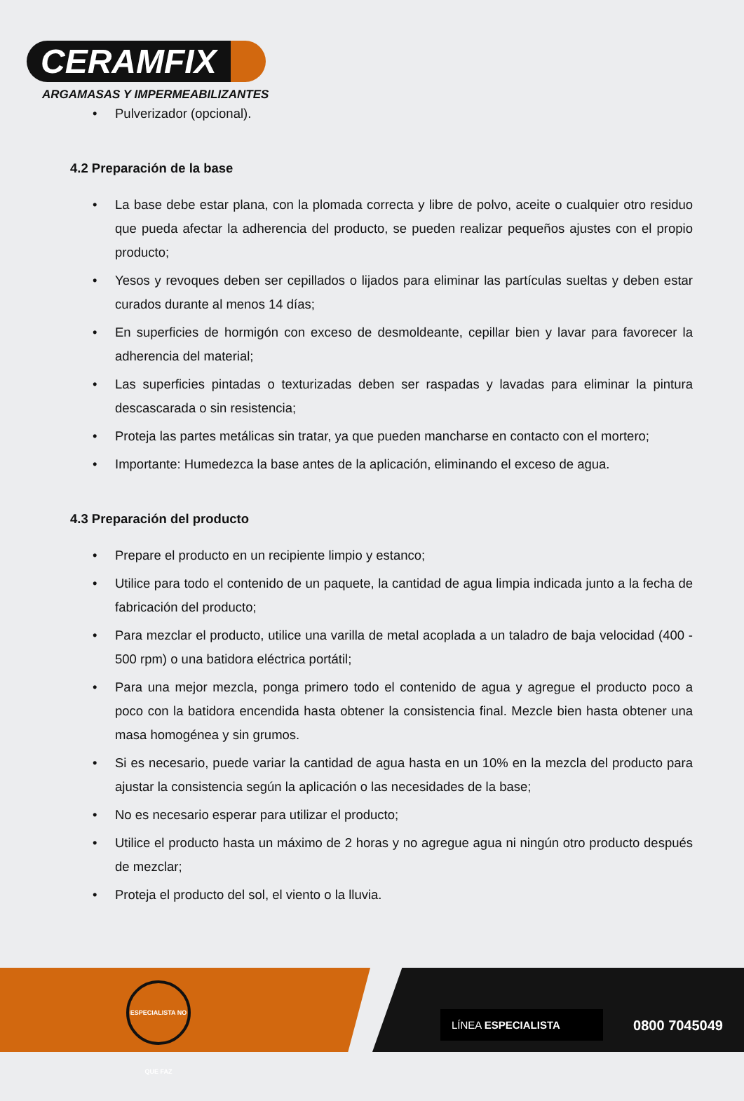CERAMFIX
ARGAMASAS Y IMPERMEABILIZANTES
• Pulverizador (opcional).
4.2 Preparación de la base
• La base debe estar plana, con la plomada correcta y libre de polvo, aceite o cualquier otro residuo que pueda afectar la adherencia del producto, se pueden realizar pequeños ajustes con el propio producto;
• Yesos y revoques deben ser cepillados o lijados para eliminar las partículas sueltas y deben estar curados durante al menos 14 días;
• En superficies de hormigón con exceso de desmoldeante, cepillar bien y lavar para favorecer la adherencia del material;
• Las superficies pintadas o texturizadas deben ser raspadas y lavadas para eliminar la pintura descascarada o sin resistencia;
• Proteja las partes metálicas sin tratar, ya que pueden mancharse en contacto con el mortero;
• Importante: Humedezca la base antes de la aplicación, eliminando el exceso de agua.
4.3 Preparación del producto
• Prepare el producto en un recipiente limpio y estanco;
• Utilice para todo el contenido de un paquete, la cantidad de agua limpia indicada junto a la fecha de fabricación del producto;
• Para mezclar el producto, utilice una varilla de metal acoplada a un taladro de baja velocidad (400 - 500 rpm) o una batidora eléctrica portátil;
• Para una mejor mezcla, ponga primero todo el contenido de agua y agregue el producto poco a poco con la batidora encendida hasta obtener la consistencia final. Mezcle bien hasta obtener una masa homogénea y sin grumos.
• Si es necesario, puede variar la cantidad de agua hasta en un 10% en la mezcla del producto para ajustar la consistencia según la aplicación o las necesidades de la base;
• No es necesario esperar para utilizar el producto;
• Utilice el producto hasta un máximo de 2 horas y no agregue agua ni ningún otro producto después de mezclar;
• Proteja el producto del sol, el viento o la lluvia.
ESPECIALISTA NO QUE FAZ
LÍNEA ESPECIALISTA
0800 7045049